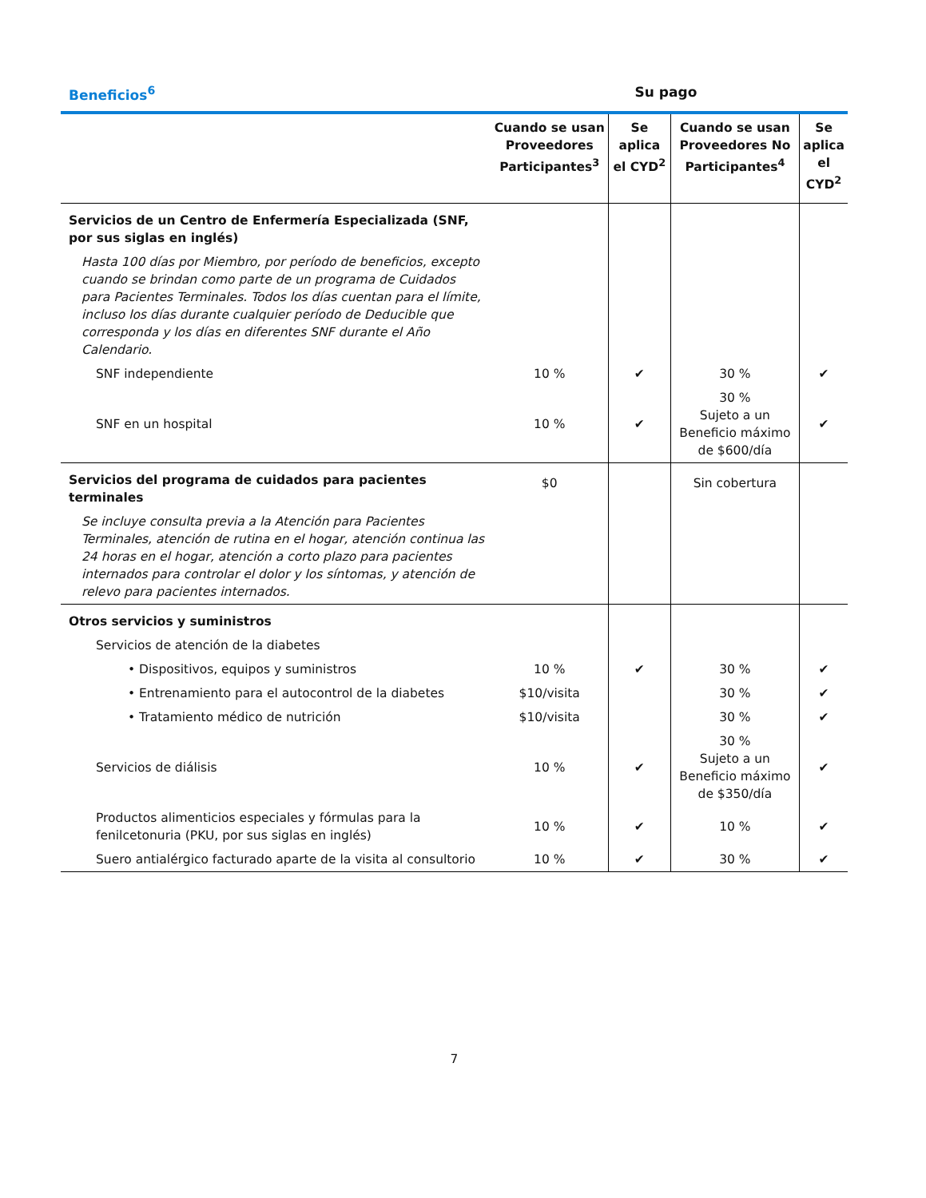Beneficios<sup>6</sup> Su pago
| | Cuando se usan Proveedores Participantes<sup>3</sup> | Se aplica el CYD<sup>2</sup> | Cuando se usan Proveedores No Participantes<sup>4</sup> | Se aplica el CYD<sup>2</sup> |
| --- | --- | --- | --- | --- |
| Servicios de un Centro de Enfermería Especializada (SNF, por sus siglas en inglés) | | | | |
| Hasta 100 días por Miembro, por período de beneficios, excepto cuando se brindan como parte de un programa de Cuidados para Pacientes Terminales. Todos los días cuentan para el límite, incluso los días durante cualquier período de Deducible que corresponda y los días en diferentes SNF durante el Año Calendario. | | | | |
| SNF independiente | 10 % | ✔ | 30 % | ✔ |
| SNF en un hospital | 10 % | ✔ | 30 % Sujeto a un Beneficio máximo de $600/día | ✔ |
| Servicios del programa de cuidados para pacientes terminales | $0 | | Sin cobertura | |
| Se incluye consulta previa a la Atención para Pacientes Terminales, atención de rutina en el hogar, atención continua las 24 horas en el hogar, atención a corto plazo para pacientes internados para controlar el dolor y los síntomas, y atención de relevo para pacientes internados. | | | | |
| Otros servicios y suministros | | | | |
| Servicios de atención de la diabetes | | | | |
| • Dispositivos, equipos y suministros | 10 % | ✔ | 30 % | ✔ |
| • Entrenamiento para el autocontrol de la diabetes | $10/visita | | 30 % | ✔ |
| • Tratamiento médico de nutrición | $10/visita | | 30 % | ✔ |
| Servicios de diálisis | 10 % | ✔ | 30 % Sujeto a un Beneficio máximo de $350/día | ✔ |
| Productos alimenticios especiales y fórmulas para la fenilcetonuria (PKU, por sus siglas en inglés) | 10 % | ✔ | 10 % | ✔ |
| Suero antialérgico facturado aparte de la visita al consultorio | 10 % | ✔ | 30 % | ✔ |
7